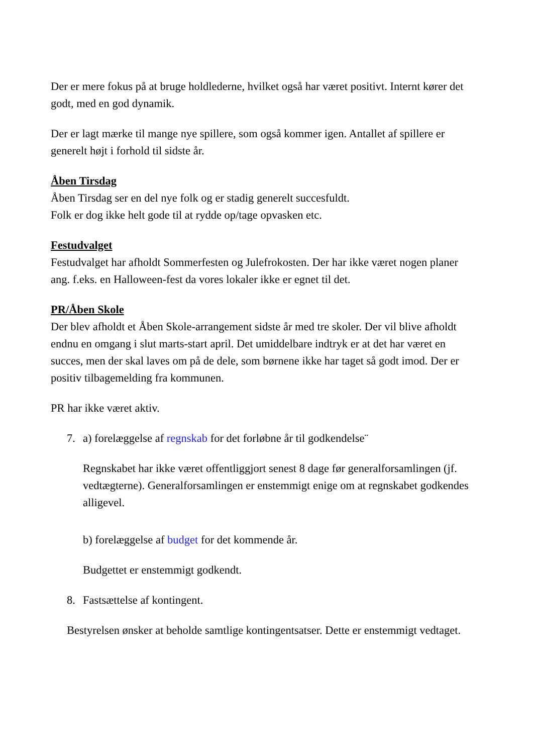Der er mere fokus på at bruge holdlederne, hvilket også har været positivt. Internt kører det godt, med en god dynamik.
Der er lagt mærke til mange nye spillere, som også kommer igen. Antallet af spillere er generelt højt i forhold til sidste år.
Åben Tirsdag
Åben Tirsdag ser en del nye folk og er stadig generelt succesfuldt.
Folk er dog ikke helt gode til at rydde op/tage opvasken etc.
Festudvalget
Festudvalget har afholdt Sommerfesten og Julefrokosten. Der har ikke været nogen planer ang. f.eks. en Halloween-fest da vores lokaler ikke er egnet til det.
PR/Åben Skole
Der blev afholdt et Åben Skole-arrangement sidste år med tre skoler. Der vil blive afholdt endnu en omgang i slut marts-start april. Det umiddelbare indtryk er at det har været en succes, men der skal laves om på de dele, som børnene ikke har taget så godt imod. Der er positiv tilbagemelding fra kommunen.
PR har ikke været aktiv.
7. a) forelæggelse af regnskab for det forløbne år til godkendelse¨
Regnskabet har ikke været offentliggjort senest 8 dage før generalforsamlingen (jf. vedtægterne). Generalforsamlingen er enstemmigt enige om at regnskabet godkendes alligevel.
b) forelæggelse af budget for det kommende år.
Budgettet er enstemmigt godkendt.
8. Fastsættelse af kontingent.
Bestyrelsen ønsker at beholde samtlige kontingentsatser. Dette er enstemmigt vedtaget.